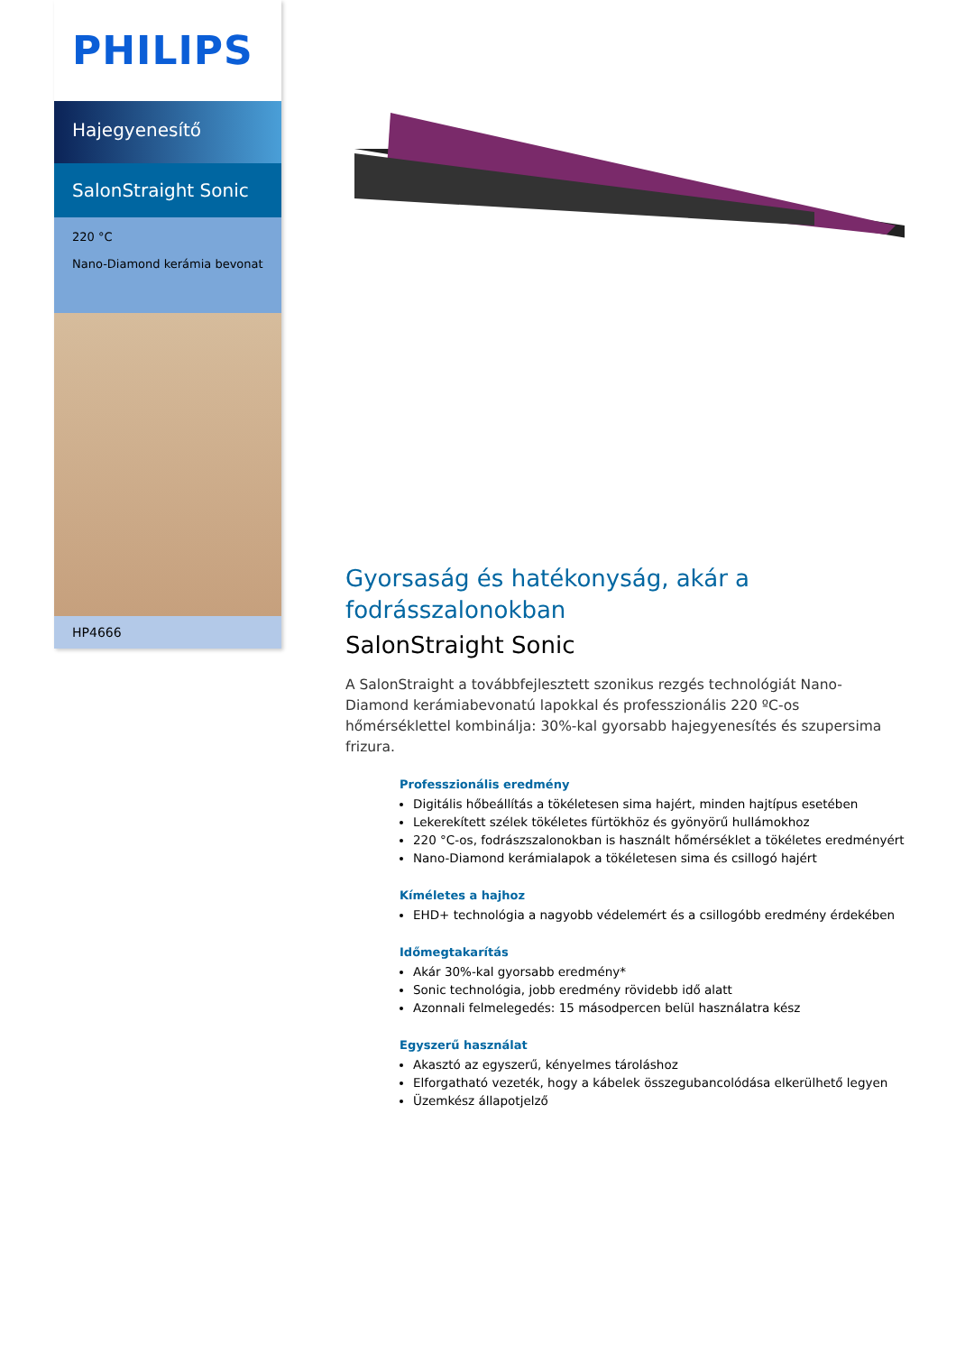PHILIPS
Hajegyenesítő
SalonStraight Sonic
220 °C
Nano-Diamond kerámia bevonat
HP4666
Gyorsaság és hatékonyság, akár a fodrásszalonokban
SalonStraight Sonic
A SalonStraight a továbbfejlesztett szonikus rezgés technológiát Nano-Diamond kerámiabevonatú lapokkal és professzionális 220 ºC-os hőmérséklettel kombinálja: 30%-kal gyorsabb hajegyenesítés és szupersima frizura.
Professzionális eredmény
Digitális hőbeállítás a tökéletesen sima hajért, minden hajtípus esetében
Lekerekített szélek tökéletes fürtökhöz és gyönyörű hullámokhoz
220 °C-os, fodrászszalonokban is használt hőmérséklet a tökéletes eredményért
Nano-Diamond kerámialapok a tökéletesen sima és csillogó hajért
Kíméletes a hajhoz
EHD+ technológia a nagyobb védelemért és a csillogóbb eredmény érdekében
Időmegtakarítás
Akár 30%-kal gyorsabb eredmény*
Sonic technológia, jobb eredmény rövidebb idő alatt
Azonnali felmelegedés: 15 másodpercen belül használatra kész
Egyszerű használat
Akasztó az egyszerű, kényelmes tároláshoz
Elforgatható vezeték, hogy a kábelek összegubancolódása elkerülhető legyen
Üzemkész állapotjelző